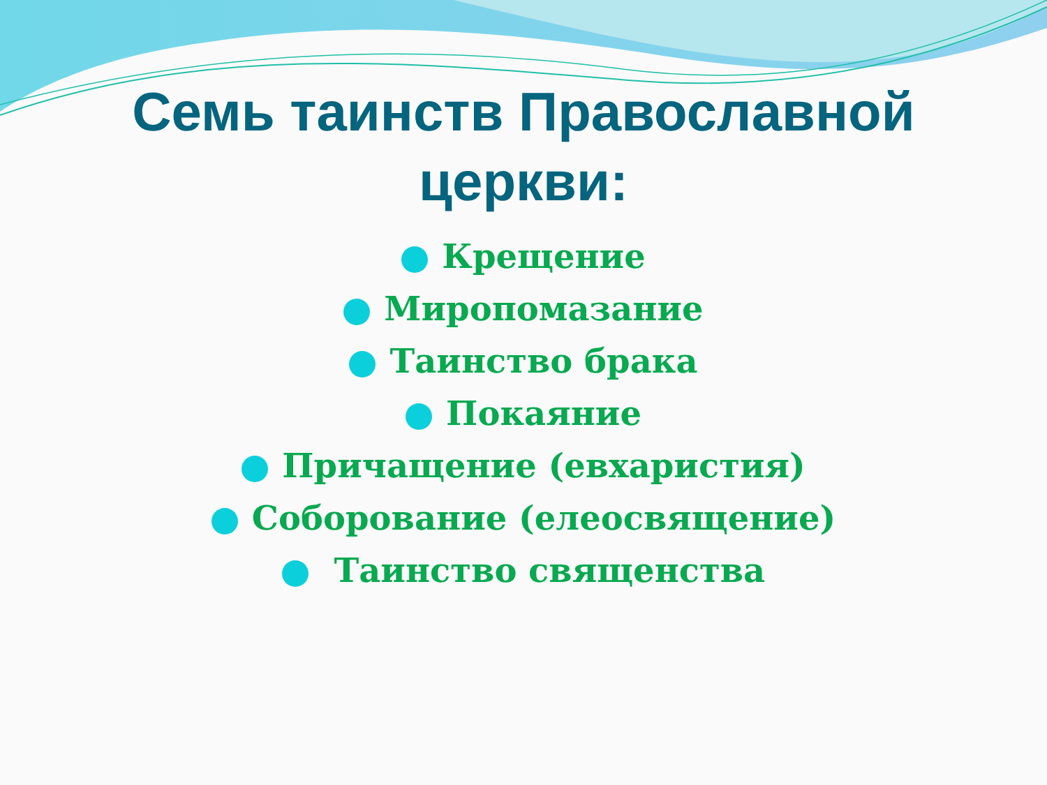Семь таинств Православной
церкви:
Крещение
Миропомазание
Таинство брака
Покаяние
Причащение (евхаристия)
Соборование (елеосвящение)
Таинство священства